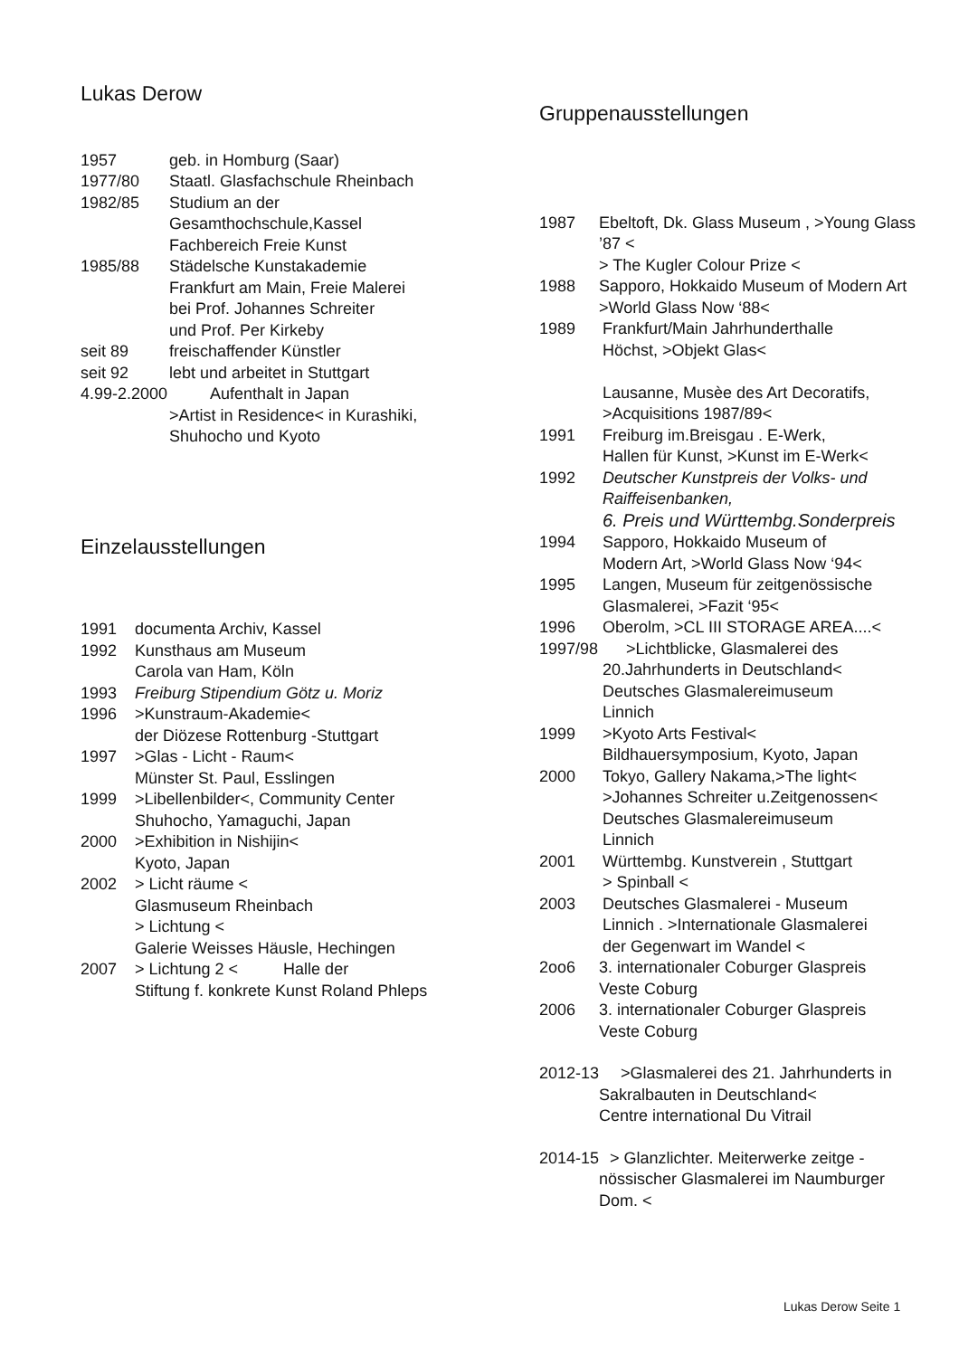Lukas Derow
1957 geb. in Homburg (Saar)
1977/80 Staatl. Glasfachschule Rheinbach
1982/85 Studium an der
Gesamthochschule,Kassel
Fachbereich Freie Kunst
1985/88 Städelsche Kunstakademie
Frankfurt am Main, Freie Malerei
bei Prof. Johannes Schreiter
und Prof. Per Kirkeby
seit 89 freischaffender Künstler
seit 92 lebt und arbeitet in Stuttgart
4.99-2.2000 Aufenthalt in Japan
>Artist in Residence< in Kurashiki,
Shuhocho und Kyoto
Einzelausstellungen
1991 documenta Archiv, Kassel
1992 Kunsthaus am Museum
Carola van Ham, Köln
1993 Freiburg Stipendium Götz u. Moriz
1996 >Kunstraum-Akademie<
der Diözese Rottenburg -Stuttgart
1997 >Glas - Licht - Raum<
Münster St. Paul, Esslingen
1999 >Libellenbilder<, Community Center
Shuhocho, Yamaguchi, Japan
2000 >Exhibition in Nishijin<
Kyoto, Japan
2002 > Licht räume <
Glasmuseum Rheinbach
> Lichtung <
Galerie Weisses Häusle, Hechingen
2007 > Lichtung 2 < Halle der
Stiftung f. konkrete Kunst Roland Phleps
Gruppenausstellungen
1987 Ebeltoft, Dk. Glass Museum , >Young Glass ’87 <
> The Kugler Colour Prize <
1988 Sapporo, Hokkaido Museum of Modern Art
>World Glass Now ‘88<
1989 Frankfurt/Main Jahrhunderthalle
Höchst, >Objekt Glas<
Lausanne, Musèe des Art Decoratifs,
>Acquisitions 1987/89<
1991 Freiburg im.Breisgau . E-Werk,
Hallen für Kunst, >Kunst im E-Werk<
1992 Deutscher Kunstpreis der Volks- und Raiffeisenbanken,
6. Preis und Württembg.Sonderpreis
1994 Sapporo, Hokkaido Museum of
Modern Art, >World Glass Now ‘94<
1995 Langen, Museum für zeitgenössische
Glasmalerei, >Fazit ‘95<
1996 Oberolm, >CL III STORAGE AREA....<
1997/98 >Lichtblicke, Glasmalerei des
20.Jahrhunderts in Deutschland<
Deutsches Glasmalereimuseum
Linnich
1999 >Kyoto Arts Festival<
Bildhauersymposium, Kyoto, Japan
2000 Tokyo, Gallery Nakama,>The light<
>Johannes Schreiter u.Zeitgenossen<
Deutsches Glasmalereimuseum
Linnich
2001 Württembg. Kunstverein , Stuttgart
> Spinball <
2003 Deutsches Glasmalerei - Museum
Linnich . >Internationale Glasmalerei
der Gegenwart im Wandel <
2oo6 3. internationaler Coburger Glaspreis
Veste Coburg
2006 3. internationaler Coburger Glaspreis
Veste Coburg
2012-13 >Glasmalerei des 21. Jahrhunderts in
Sakralbauten in Deutschland<
Centre international Du Vitrail
2014-15 > Glanzlichter. Meiterwerke zeitge -
nössischer Glasmalerei im Naumburger
Dom. <
Lukas Derow Seite 1